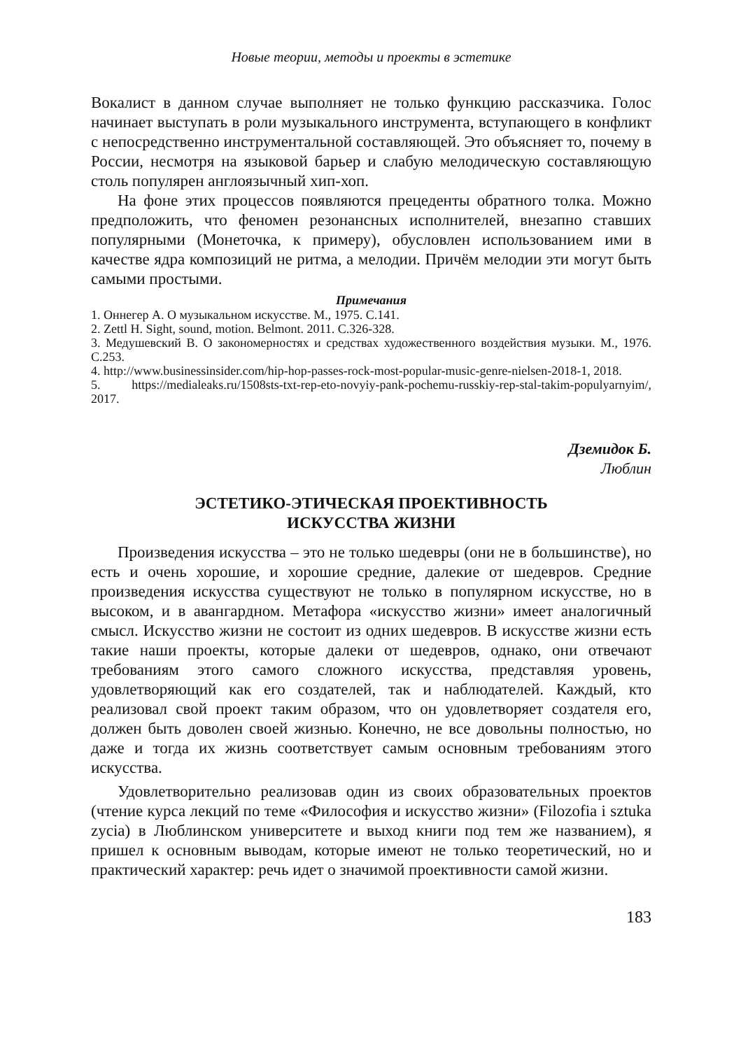Новые теории, методы и проекты в эстетике
Вокалист в данном случае выполняет не только функцию рассказчика. Голос начинает выступать в роли музыкального инструмента, вступающего в конфликт с непосредственно инструментальной составляющей. Это объясняет то, почему в России, несмотря на языковой барьер и слабую мелодическую составляющую столь популярен англоязычный хип-хоп.
На фоне этих процессов появляются прецеденты обратного толка. Можно предположить, что феномен резонансных исполнителей, внезапно ставших популярными (Монеточка, к примеру), обусловлен использованием ими в качестве ядра композиций не ритма, а мелодии. Причём мелодии эти могут быть самыми простыми.
Примечания
1. Оннегер А. О музыкальном искусстве. М., 1975. С.141.
2. Zettl H. Sight, sound, motion. Belmont. 2011. С.326-328.
3. Медушевский В. О закономерностях и средствах художественного воздействия музыки. М., 1976. С.253.
4. http://www.businessinsider.com/hip-hop-passes-rock-most-popular-music-genre-nielsen-2018-1, 2018.
5. https://medialeaks.ru/1508sts-txt-rep-eto-novyiy-pank-pochemu-russkiy-rep-stal-takim-populyarnyim/, 2017.
Дземидок Б.
Люблин
ЭСТЕТИКО-ЭТИЧЕСКАЯ ПРОЕКТИВНОСТЬ
ИСКУССТВА ЖИЗНИ
Произведения искусства – это не только шедевры (они не в большинстве), но есть и очень хорошие, и хорошие средние, далекие от шедевров. Средние произведения искусства существуют не только в популярном искусстве, но в высоком, и в авангардном. Метафора «искусство жизни» имеет аналогичный смысл. Искусство жизни не состоит из одних шедевров. В искусстве жизни есть такие наши проекты, которые далеки от шедевров, однако, они отвечают требованиям этого самого сложного искусства, представляя уровень, удовлетворяющий как его создателей, так и наблюдателей. Каждый, кто реализовал свой проект таким образом, что он удовлетворяет создателя его, должен быть доволен своей жизнью. Конечно, не все довольны полностью, но даже и тогда их жизнь соответствует самым основным требованиям этого искусства.
Удовлетворительно реализовав один из своих образовательных проектов (чтение курса лекций по теме «Философия и искусство жизни» (Filozofia i sztuka zycia) в Люблинском университете и выход книги под тем же названием), я пришел к основным выводам, которые имеют не только теоретический, но и практический характер: речь идет о значимой проективности самой жизни.
183